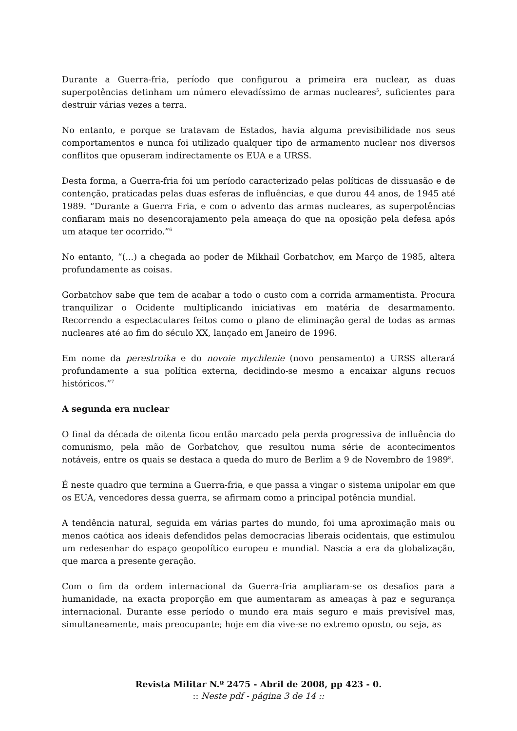Durante a Guerra-fria, período que configurou a primeira era nuclear, as duas superpotências detinham um número elevadíssimo de armas nucleares<sup>5</sup>, suficientes para destruir várias vezes a terra.
No entanto, e porque se tratavam de Estados, havia alguma previsibilidade nos seus comportamentos e nunca foi utilizado qualquer tipo de armamento nuclear nos diversos conflitos que opuseram indirectamente os EUA e a URSS.
Desta forma, a Guerra-fria foi um período caracterizado pelas políticas de dissuasão e de contenção, praticadas pelas duas esferas de influências, e que durou 44 anos, de 1945 até 1989. “Durante a Guerra Fria, e com o advento das armas nucleares, as superpotências confiaram mais no desencorajamento pela ameaça do que na oposição pela defesa após um ataque ter ocorrido.”<sup>6</sup>
No entanto, “(...) a chegada ao poder de Mikhail Gorbatchov, em Março de 1985, altera profundamente as coisas.
Gorbatchov sabe que tem de acabar a todo o custo com a corrida armamentista. Procura tranquilizar o Ocidente multiplicando iniciativas em matéria de desarmamento. Recorrendo a espectaculares feitos como o plano de eliminação geral de todas as armas nucleares até ao fim do século XX, lançado em Janeiro de 1996.
Em nome da perestroika e do novoie mychlenie (novo pensamento) a URSS alterará profundamente a sua política externa, decidindo-se mesmo a encaixar alguns recuos históricos.”<sup>7</sup>
A segunda era nuclear
O final da década de oitenta ficou então marcado pela perda progressiva de influência do comunismo, pela mão de Gorbatchov, que resultou numa série de acontecimentos notáveis, entre os quais se destaca a queda do muro de Berlim a 9 de Novembro de 1989<sup>8</sup>.
É neste quadro que termina a Guerra-fria, e que passa a vingar o sistema unipolar em que os EUA, vencedores dessa guerra, se afirmam como a principal potência mundial.
A tendência natural, seguida em várias partes do mundo, foi uma aproximação mais ou menos caótica aos ideais defendidos pelas democracias liberais ocidentais, que estimulou um redesenhar do espaço geopolítico europeu e mundial. Nascia a era da globalização, que marca a presente geração.
Com o fim da ordem internacional da Guerra-fria ampliaram-se os desafios para a humanidade, na exacta proporção em que aumentaram as ameaças à paz e segurança internacional. Durante esse período o mundo era mais seguro e mais previsível mas, simultaneamente, mais preocupante; hoje em dia vive-se no extremo oposto, ou seja, as
Revista Militar N.º 2475 - Abril de 2008, pp 423 - 0.
:: Neste pdf - página 3 de 14 ::